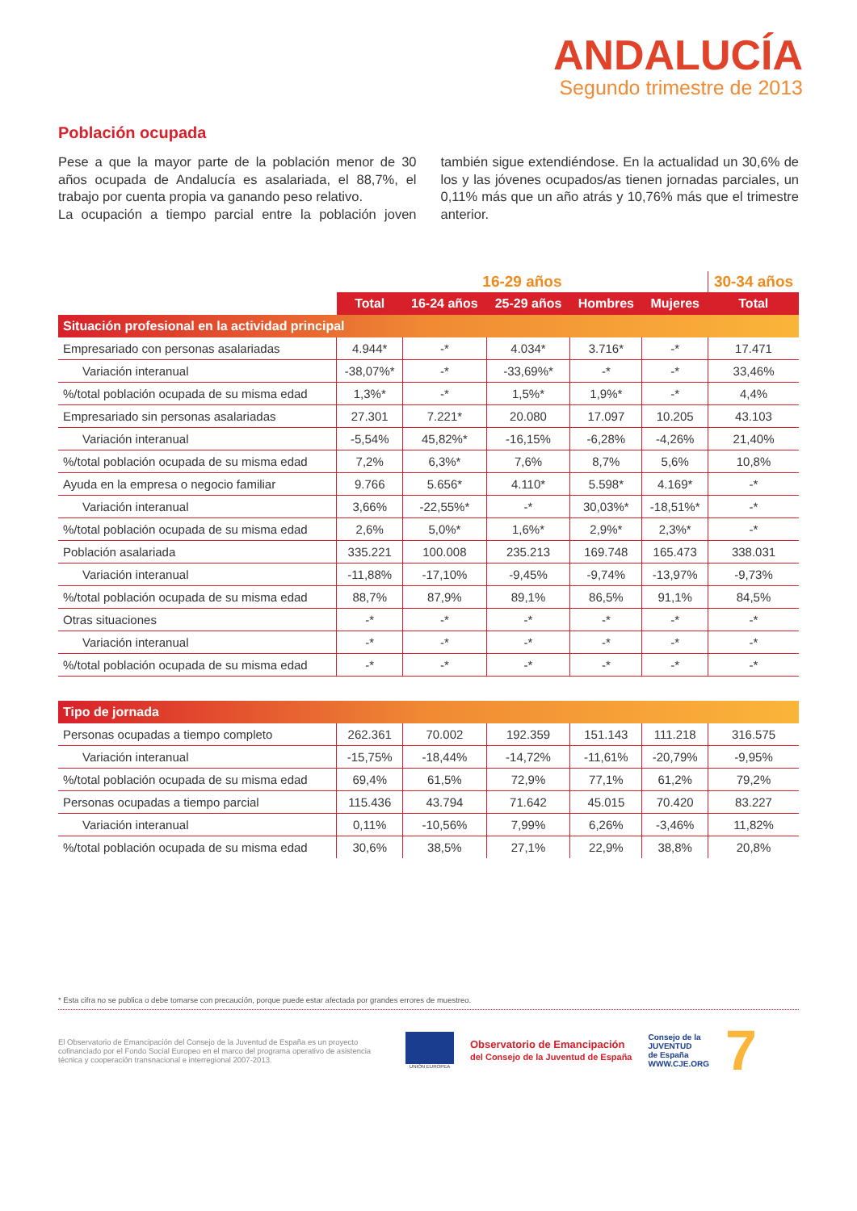ANDALUCÍA
Segundo trimestre de 2013
Población ocupada
Pese a que la mayor parte de la población menor de 30 años ocupada de Andalucía es asalariada, el 88,7%, el trabajo por cuenta propia va ganando peso relativo.
La ocupación a tiempo parcial entre la población joven también sigue extendiéndose. En la actualidad un 30,6% de los y las jóvenes ocupados/as tienen jornadas parciales, un 0,11% más que un año atrás y 10,76% más que el trimestre anterior.
| | 16-29 años | | | | | 30-34 años |
| --- | --- | --- | --- | --- | --- | --- |
| | Total | 16-24 años | 25-29 años | Hombres | Mujeres | Total |
| Situación profesional en la actividad principal | | | | | | |
| Empresariado con personas asalariadas | 4.944* | -* | 4.034* | 3.716* | -* | 17.471 |
| Variación interanual | -38,07%* | -* | -33,69%* | -* | -* | 33,46% |
| %/total población ocupada de su misma edad | 1,3%* | -* | 1,5%* | 1,9%* | -* | 4,4% |
| Empresariado sin personas asalariadas | 27.301 | 7.221* | 20.080 | 17.097 | 10.205 | 43.103 |
| Variación interanual | -5,54% | 45,82%* | -16,15% | -6,28% | -4,26% | 21,40% |
| %/total población ocupada de su misma edad | 7,2% | 6,3%* | 7,6% | 8,7% | 5,6% | 10,8% |
| Ayuda en la empresa o negocio familiar | 9.766 | 5.656* | 4.110* | 5.598* | 4.169* | -* |
| Variación interanual | 3,66% | -22,55%* | -* | 30,03%* | -18,51%* | -* |
| %/total población ocupada de su misma edad | 2,6% | 5,0%* | 1,6%* | 2,9%* | 2,3%* | -* |
| Población asalariada | 335.221 | 100.008 | 235.213 | 169.748 | 165.473 | 338.031 |
| Variación interanual | -11,88% | -17,10% | -9,45% | -9,74% | -13,97% | -9,73% |
| %/total población ocupada de su misma edad | 88,7% | 87,9% | 89,1% | 86,5% | 91,1% | 84,5% |
| Otras situaciones | -* | -* | -* | -* | -* | -* |
| Variación interanual | -* | -* | -* | -* | -* | -* |
| %/total población ocupada de su misma edad | -* | -* | -* | -* | -* | -* |
| Tipo de jornada | | | | | | |
| Personas ocupadas a tiempo completo | 262.361 | 70.002 | 192.359 | 151.143 | 111.218 | 316.575 |
| Variación interanual | -15,75% | -18,44% | -14,72% | -11,61% | -20,79% | -9,95% |
| %/total población ocupada de su misma edad | 69,4% | 61,5% | 72,9% | 77,1% | 61,2% | 79,2% |
| Personas ocupadas a tiempo parcial | 115.436 | 43.794 | 71.642 | 45.015 | 70.420 | 83.227 |
| Variación interanual | 0,11% | -10,56% | 7,99% | 6,26% | -3,46% | 11,82% |
| %/total población ocupada de su misma edad | 30,6% | 38,5% | 27,1% | 22,9% | 38,8% | 20,8% |
* Esta cifra no se publica o debe tomarse con precaución, porque puede estar afectada por grandes errores de muestreo.
El Observatorio de Emancipación del Consejo de la Juventud de España es un proyecto cofinanciado por el Fondo Social Europeo en el marco del programa operativo de asistencia técnica y cooperación transnacional e interregional 2007-2013.
UNIÓN EUROPEA
Observatorio de Emancipación
del Consejo de la Juventud de España
Consejo de la
JUVENTUD
de España
WWW.CJE.ORG
7